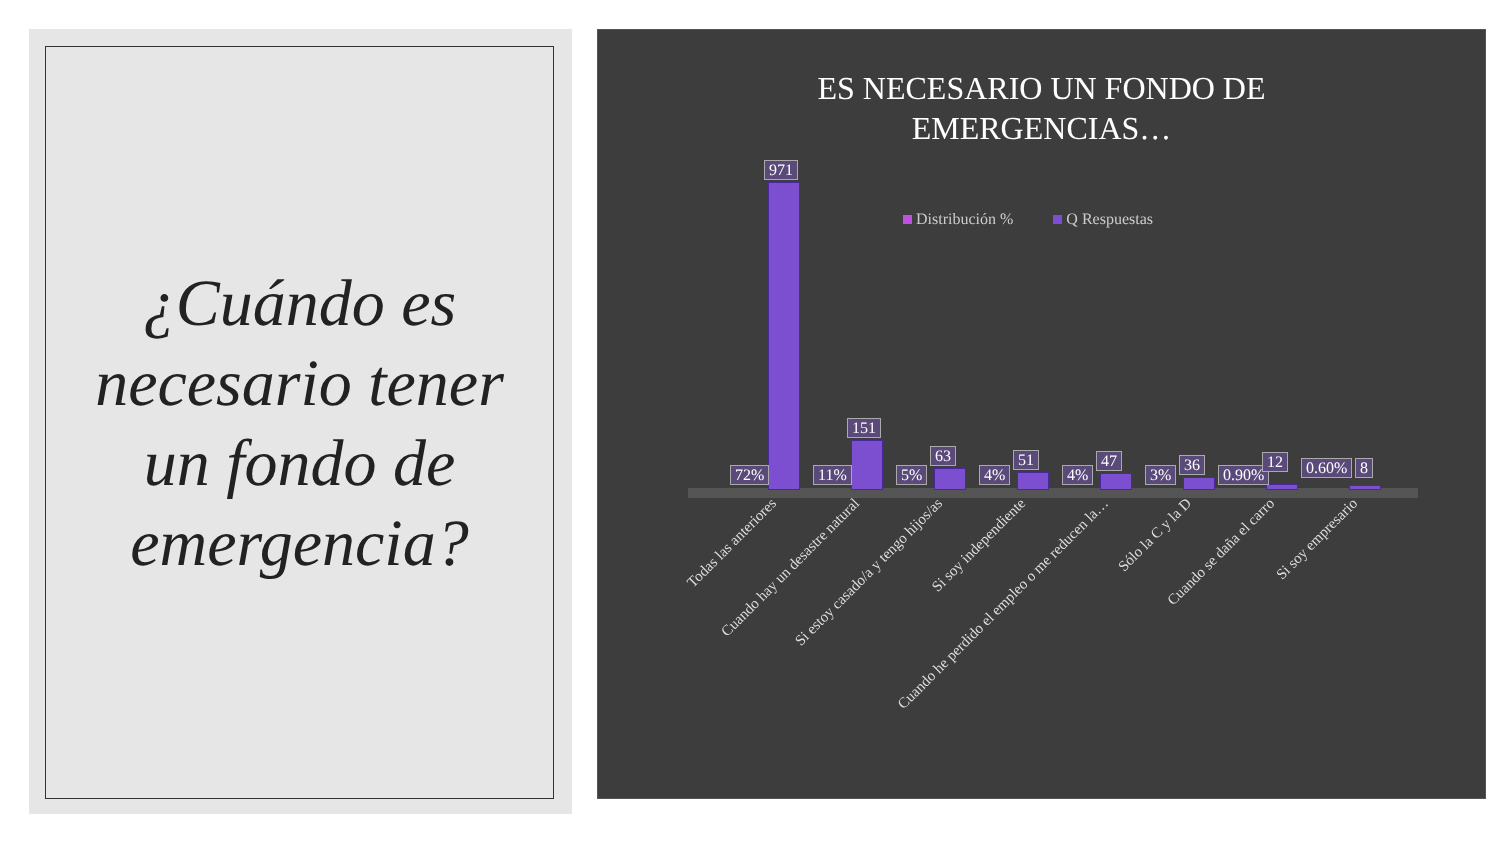¿Cuándo es
necesario tener
un fondo de
emergencia?
ES NECESARIO UN FONDO DE
EMERGENCIAS…
Distribución % Q Respuestas
72%
971
11%
151
5%
63
4%
51
4%
47
3%
36
0.90%
12
0.60% 8
Todas las anteriores Cuando hay un desastre natural Si estoy casado/a y tengo hijos/as Si soy independiente Cuando he perdido el empleo o me reducen la… Sólo la C y la D Cuando se daña el carro Si soy empresario